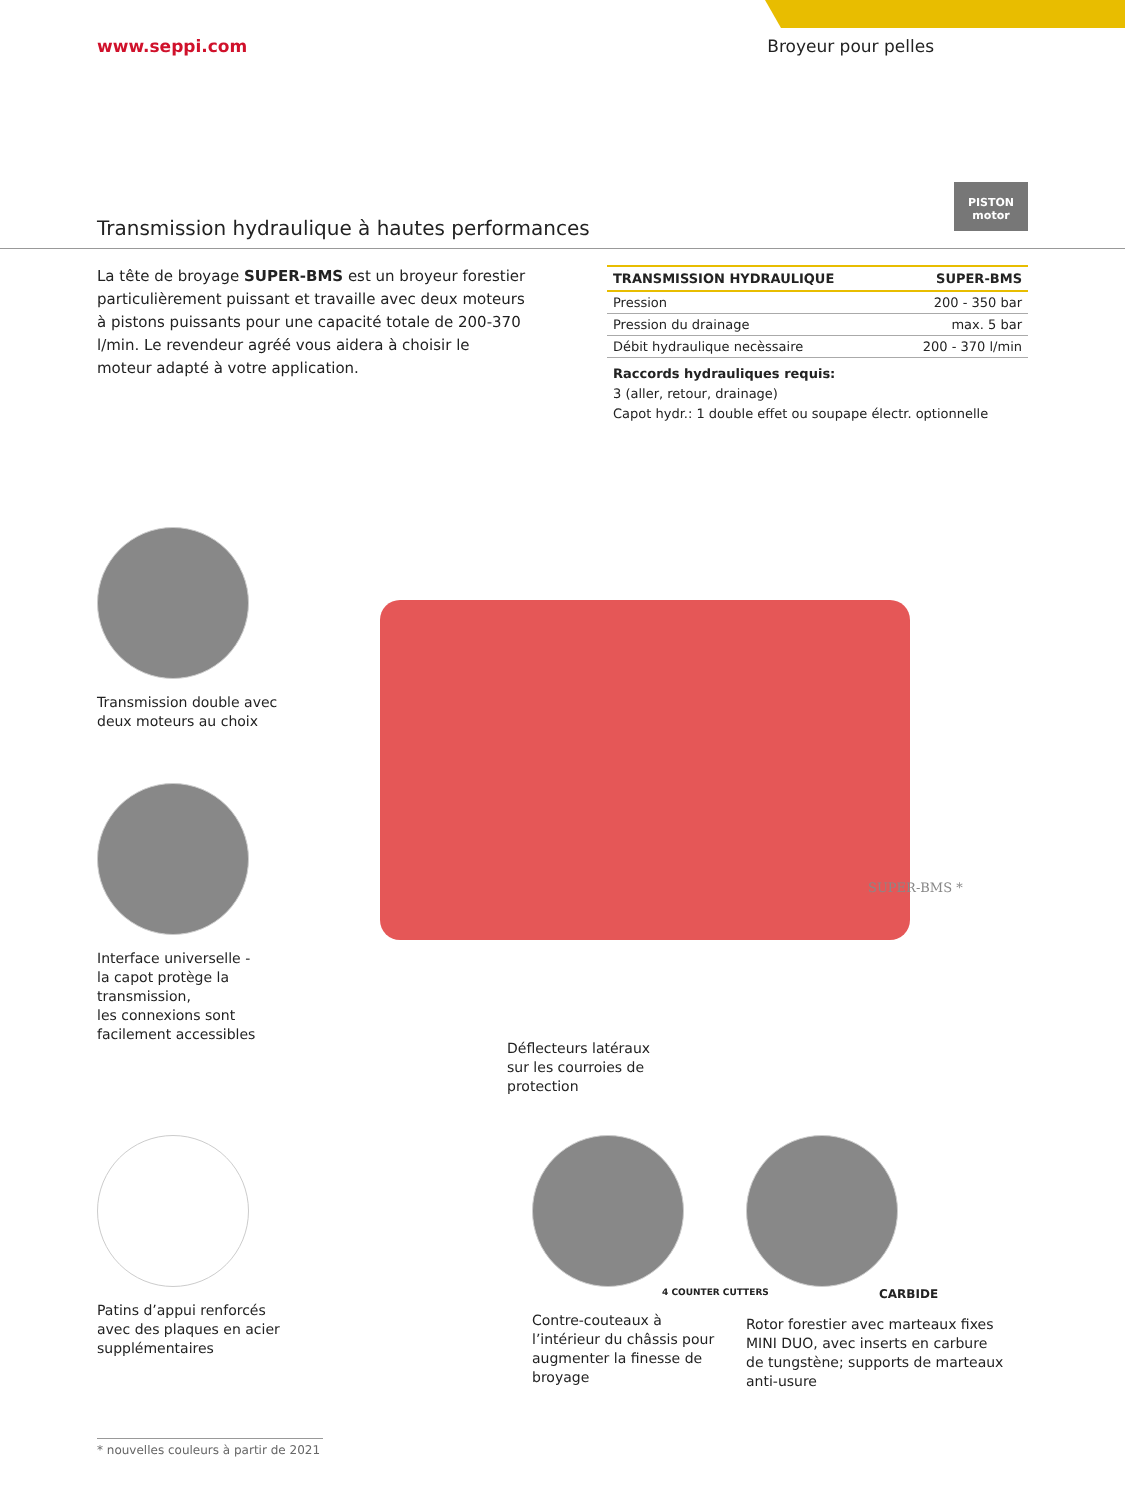www.seppi.com Broyeur pour pelles
PISTON motor
Transmission hydraulique à hautes performances
La tête de broyage SUPER-BMS est un broyeur forestier particulièrement puissant et travaille avec deux moteurs à pistons puissants pour une capacité totale de 200-370 l/min. Le revendeur agréé vous aidera à choisir le moteur adapté à votre application.
| TRANSMISSION HYDRAULIQUE | SUPER-BMS |
| --- | --- |
| Pression | 200 - 350 bar |
| Pression du drainage | max. 5 bar |
| Débit hydraulique necèssaire | 200 - 370 l/min |
Raccords hydrauliques requis:
3 (aller, retour, drainage)
Capot hydr.: 1 double effet ou soupape électr. optionnelle
SUPER-BMS *
Transmission double avec
deux moteurs au choix
Interface universelle -
la capot protège la
transmission,
les connexions sont
facilement accessibles
Déflecteurs latéraux
sur les courroies de
protection
Patins d’appui renforcés
avec des plaques en acier
supplémentaires
4 COUNTER CUTTERS
Contre-couteaux à
l’intérieur du châssis pour
augmenter la finesse de
broyage
CARBIDE
Rotor forestier avec marteaux fixes
MINI DUO, avec inserts en carbure
de tungstène; supports de marteaux
anti-usure
* nouvelles couleurs à partir de 2021